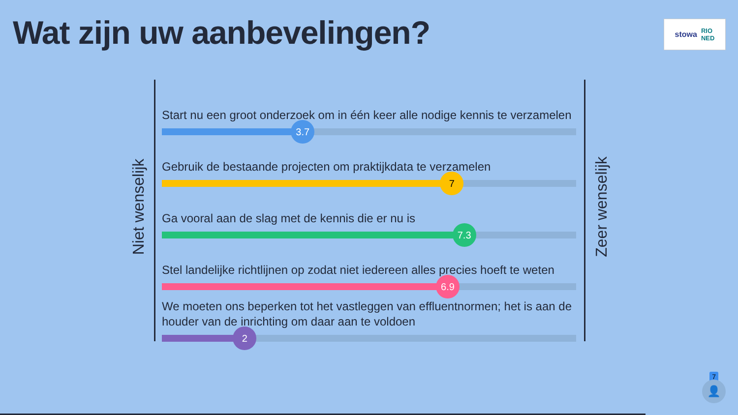Wat zijn uw aanbevelingen?
stowa RIO
NED
Niet wenselijk
Zeer wenselijk
Start nu een groot onderzoek om in één keer alle nodige kennis te verzamelen
3.7
Gebruik de bestaande projecten om praktijkdata te verzamelen
7
Ga vooral aan de slag met de kennis die er nu is
7.3
Stel landelijke richtlijnen op zodat niet iedereen alles precies hoeft te weten
6.9
We moeten ons beperken tot het vastleggen van effluentnormen; het is aan de houder van de inrichting om daar aan te voldoen
2
7
👤